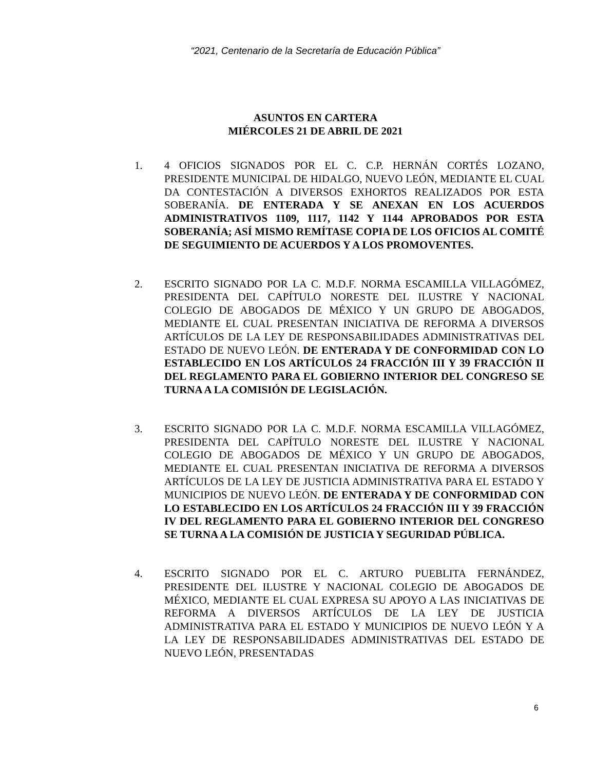“2021, Centenario de la Secretaría de Educación Pública”
ASUNTOS EN CARTERA
MIÉRCOLES 21 DE ABRIL DE 2021
1. 4 OFICIOS SIGNADOS POR EL C. C.P. HERNÁN CORTÉS LOZANO, PRESIDENTE MUNICIPAL DE HIDALGO, NUEVO LEÓN, MEDIANTE EL CUAL DA CONTESTACIÓN A DIVERSOS EXHORTOS REALIZADOS POR ESTA SOBERANÍA. DE ENTERADA Y SE ANEXAN EN LOS ACUERDOS ADMINISTRATIVOS 1109, 1117, 1142 Y 1144 APROBADOS POR ESTA SOBERANÍA; ASÍ MISMO REMÍTASE COPIA DE LOS OFICIOS AL COMITÉ DE SEGUIMIENTO DE ACUERDOS Y A LOS PROMOVENTES.
2. ESCRITO SIGNADO POR LA C. M.D.F. NORMA ESCAMILLA VILLAGÓMEZ, PRESIDENTA DEL CAPÍTULO NORESTE DEL ILUSTRE Y NACIONAL COLEGIO DE ABOGADOS DE MÉXICO Y UN GRUPO DE ABOGADOS, MEDIANTE EL CUAL PRESENTAN INICIATIVA DE REFORMA A DIVERSOS ARTÍCULOS DE LA LEY DE RESPONSABILIDADES ADMINISTRATIVAS DEL ESTADO DE NUEVO LEÓN. DE ENTERADA Y DE CONFORMIDAD CON LO ESTABLECIDO EN LOS ARTÍCULOS 24 FRACCIÓN III Y 39 FRACCIÓN II DEL REGLAMENTO PARA EL GOBIERNO INTERIOR DEL CONGRESO SE TURNA A LA COMISIÓN DE LEGISLACIÓN.
3. ESCRITO SIGNADO POR LA C. M.D.F. NORMA ESCAMILLA VILLAGÓMEZ, PRESIDENTA DEL CAPÍTULO NORESTE DEL ILUSTRE Y NACIONAL COLEGIO DE ABOGADOS DE MÉXICO Y UN GRUPO DE ABOGADOS, MEDIANTE EL CUAL PRESENTAN INICIATIVA DE REFORMA A DIVERSOS ARTÍCULOS DE LA LEY DE JUSTICIA ADMINISTRATIVA PARA EL ESTADO Y MUNICIPIOS DE NUEVO LEÓN. DE ENTERADA Y DE CONFORMIDAD CON LO ESTABLECIDO EN LOS ARTÍCULOS 24 FRACCIÓN III Y 39 FRACCIÓN IV DEL REGLAMENTO PARA EL GOBIERNO INTERIOR DEL CONGRESO SE TURNA A LA COMISIÓN DE JUSTICIA Y SEGURIDAD PÚBLICA.
4. ESCRITO SIGNADO POR EL C. ARTURO PUEBLITA FERNÁNDEZ, PRESIDENTE DEL ILUSTRE Y NACIONAL COLEGIO DE ABOGADOS DE MÉXICO, MEDIANTE EL CUAL EXPRESA SU APOYO A LAS INICIATIVAS DE REFORMA A DIVERSOS ARTÍCULOS DE LA LEY DE JUSTICIA ADMINISTRATIVA PARA EL ESTADO Y MUNICIPIOS DE NUEVO LEÓN Y A LA LEY DE RESPONSABILIDADES ADMINISTRATIVAS DEL ESTADO DE NUEVO LEÓN, PRESENTADAS
6